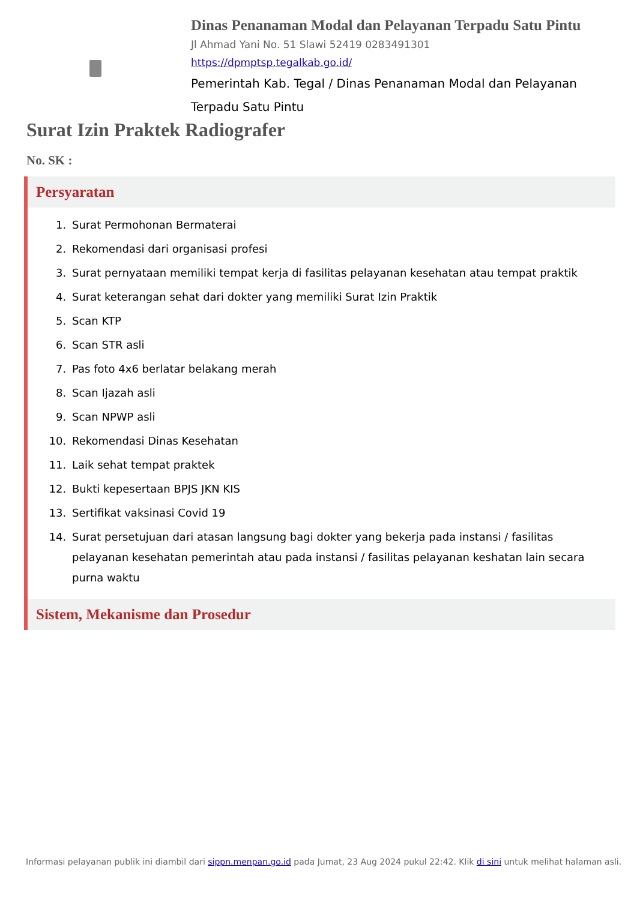Dinas Penanaman Modal dan Pelayanan Terpadu Satu Pintu
Jl Ahmad Yani No. 51 Slawi 52419 0283491301
https://dpmptsp.tegalkab.go.id/
Pemerintah Kab. Tegal / Dinas Penanaman Modal dan Pelayanan Terpadu Satu Pintu
Surat Izin Praktek Radiografer
No. SK :
Persyaratan
1. Surat Permohonan Bermaterai
2. Rekomendasi dari organisasi profesi
3. Surat pernyataan memiliki tempat kerja di fasilitas pelayanan kesehatan atau tempat praktik
4. Surat keterangan sehat dari dokter yang memiliki Surat Izin Praktik
5. Scan KTP
6. Scan STR asli
7. Pas foto 4x6 berlatar belakang merah
8. Scan Ijazah asli
9. Scan NPWP asli
10. Rekomendasi Dinas Kesehatan
11. Laik sehat tempat praktek
12. Bukti kepesertaan BPJS JKN KIS
13. Sertifikat vaksinasi Covid 19
14. Surat persetujuan dari atasan langsung bagi dokter yang bekerja pada instansi / fasilitas pelayanan kesehatan pemerintah atau pada instansi / fasilitas pelayanan keshatan lain secara purna waktu
Sistem, Mekanisme dan Prosedur
Informasi pelayanan publik ini diambil dari sippn.menpan.go.id pada Jumat, 23 Aug 2024 pukul 22:42. Klik di sini untuk melihat halaman asli.